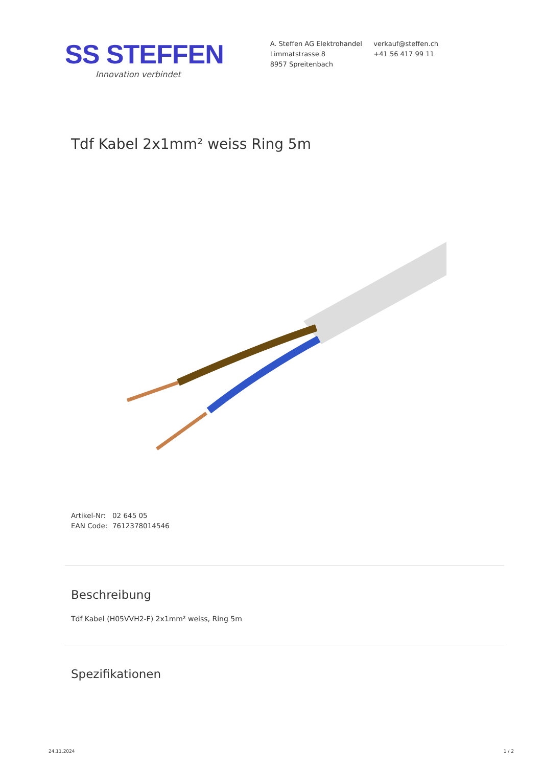SS STEFFEN
Innovation verbindet
A. Steffen AG Elektrohandel
Limmatstrasse 8
8957 Spreitenbach
verkauf@steffen.ch
+41 56 417 99 11
Tdf Kabel 2x1mm² weiss Ring 5m
Artikel-Nr: 02 645 05
EAN Code: 7612378014546
Beschreibung
Tdf Kabel (H05VVH2-F) 2x1mm² weiss, Ring 5m
Spezifikationen
24.11.2024 1 / 2